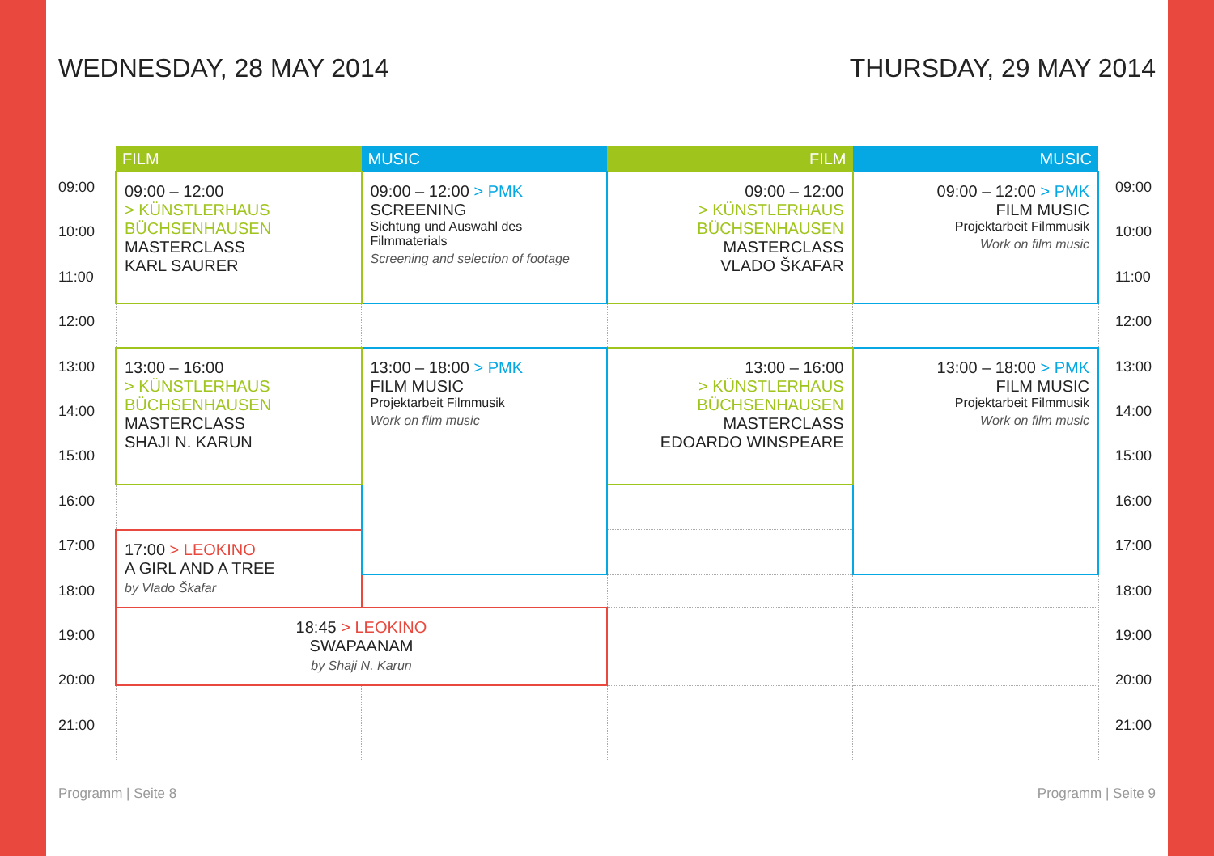WEDNESDAY, 28 MAY 2014 THURSDAY, 29 MAY 2014
09:00
10:00
11:00
12:00
13:00
14:00
15:00
16:00
17:00
18:00
19:00
20:00
21:00
| FILM | MUSIC | FILM | MUSIC |
| --- | --- | --- | --- |
| 09:00 – 12:00 > KÜNSTLERHAUS BÜCHSENHAUSEN MASTERCLASS KARL SAURER | 09:00 – 12:00 > PMK SCREENING Sichtung und Auswahl des Filmmaterials Screening and selection of footage | 09:00 – 12:00 > KÜNSTLERHAUS BÜCHSENHAUSEN MASTERCLASS VLADO ŠKAFAR | 09:00 – 12:00 > PMK FILM MUSIC Projektarbeit Filmmusik Work on film music |
| 13:00 – 16:00 > KÜNSTLERHAUS BÜCHSENHAUSEN MASTERCLASS SHAJI N. KARUN | 13:00 – 18:00 > PMK FILM MUSIC Projektarbeit Filmmusik Work on film music | 13:00 – 16:00 > KÜNSTLERHAUS BÜCHSENHAUSEN MASTERCLASS EDOARDO WINSPEARE | 13:00 – 18:00 > PMK FILM MUSIC Projektarbeit Filmmusik Work on film music |
| 17:00 > LEOKINO A GIRL AND A TREE by Vlado Škafar | | | |
| 18:45 > LEOKINO SWAPAANAM by Shaji N. Karun | | | |
09:00
10:00
11:00
12:00
13:00
14:00
15:00
16:00
17:00
18:00
19:00
20:00
21:00
Programm | Seite 8 Programm | Seite 9